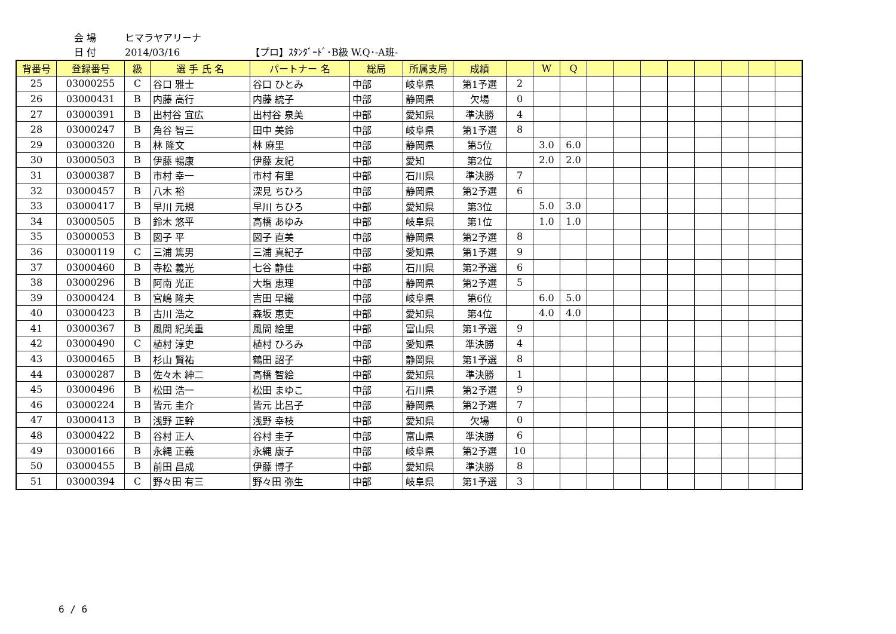会 場 ヒマラヤアリーナ
日 付 2014/03/16 【プロ】ｽﾀﾝﾀﾞｰﾄﾞ･B級 W.Q･-A班-
| 背番号 | 登録番号 | 級 | 選 手 氏 名 | パートナー 名 | 総局 | 所属支局 | 成績 | | W | Q | | | | | | | | |
| --- | --- | --- | --- | --- | --- | --- | --- | --- | --- | --- | --- | --- | --- | --- | --- | --- | --- | --- |
| 25 | 03000255 | C | 谷口 雅士 | 谷口 ひとみ | 中部 | 岐阜県 | 第1予選 | 2 | | | | | | | | | | |
| 26 | 03000431 | B | 内藤 高行 | 内藤 統子 | 中部 | 静岡県 | 欠場 | 0 | | | | | | | | | | |
| 27 | 03000391 | B | 出村谷 宜広 | 出村谷 泉美 | 中部 | 愛知県 | 準決勝 | 4 | | | | | | | | | | |
| 28 | 03000247 | B | 角谷 智三 | 田中 美鈴 | 中部 | 岐阜県 | 第1予選 | 8 | | | | | | | | | | |
| 29 | 03000320 | B | 林 隆文 | 林 麻里 | 中部 | 静岡県 | 第5位 | | 3.0 | 6.0 | | | | | | | | |
| 30 | 03000503 | B | 伊藤 暢康 | 伊藤 友紀 | 中部 | 愛知 | 第2位 | | 2.0 | 2.0 | | | | | | | | |
| 31 | 03000387 | B | 市村 幸一 | 市村 有里 | 中部 | 石川県 | 準決勝 | 7 | | | | | | | | | | |
| 32 | 03000457 | B | 八木 裕 | 深見 ちひろ | 中部 | 静岡県 | 第2予選 | 6 | | | | | | | | | | |
| 33 | 03000417 | B | 早川 元規 | 早川 ちひろ | 中部 | 愛知県 | 第3位 | | 5.0 | 3.0 | | | | | | | | |
| 34 | 03000505 | B | 鈴木 悠平 | 高橋 あゆみ | 中部 | 岐阜県 | 第1位 | | 1.0 | 1.0 | | | | | | | | |
| 35 | 03000053 | B | 図子 平 | 図子 直美 | 中部 | 静岡県 | 第2予選 | 8 | | | | | | | | | | |
| 36 | 03000119 | C | 三浦 篤男 | 三浦 真紀子 | 中部 | 愛知県 | 第1予選 | 9 | | | | | | | | | | |
| 37 | 03000460 | B | 寺松 義光 | 七谷 静佳 | 中部 | 石川県 | 第2予選 | 6 | | | | | | | | | | |
| 38 | 03000296 | B | 阿南 光正 | 大塩 恵理 | 中部 | 静岡県 | 第2予選 | 5 | | | | | | | | | | |
| 39 | 03000424 | B | 宮嶋 隆夫 | 吉田 早織 | 中部 | 岐阜県 | 第6位 | | 6.0 | 5.0 | | | | | | | | |
| 40 | 03000423 | B | 古川 浩之 | 森坂 恵吏 | 中部 | 愛知県 | 第4位 | | 4.0 | 4.0 | | | | | | | | |
| 41 | 03000367 | B | 風間 紀美重 | 風間 絵里 | 中部 | 富山県 | 第1予選 | 9 | | | | | | | | | | |
| 42 | 03000490 | C | 植村 淳史 | 植村 ひろみ | 中部 | 愛知県 | 準決勝 | 4 | | | | | | | | | | |
| 43 | 03000465 | B | 杉山 賢祐 | 鶴田 詔子 | 中部 | 静岡県 | 第1予選 | 8 | | | | | | | | | | |
| 44 | 03000287 | B | 佐々木 紳二 | 高橋 智絵 | 中部 | 愛知県 | 準決勝 | 1 | | | | | | | | | | |
| 45 | 03000496 | B | 松田 浩一 | 松田 まゆこ | 中部 | 石川県 | 第2予選 | 9 | | | | | | | | | | |
| 46 | 03000224 | B | 皆元 圭介 | 皆元 比呂子 | 中部 | 静岡県 | 第2予選 | 7 | | | | | | | | | | |
| 47 | 03000413 | B | 浅野 正幹 | 浅野 幸枝 | 中部 | 愛知県 | 欠場 | 0 | | | | | | | | | | |
| 48 | 03000422 | B | 谷村 正人 | 谷村 圭子 | 中部 | 富山県 | 準決勝 | 6 | | | | | | | | | | |
| 49 | 03000166 | B | 永縄 正義 | 永縄 康子 | 中部 | 岐阜県 | 第2予選 | 10 | | | | | | | | | | |
| 50 | 03000455 | B | 前田 昌成 | 伊藤 博子 | 中部 | 愛知県 | 準決勝 | 8 | | | | | | | | | | |
| 51 | 03000394 | C | 野々田 有三 | 野々田 弥生 | 中部 | 岐阜県 | 第1予選 | 3 | | | | | | | | | | |
6 / 6